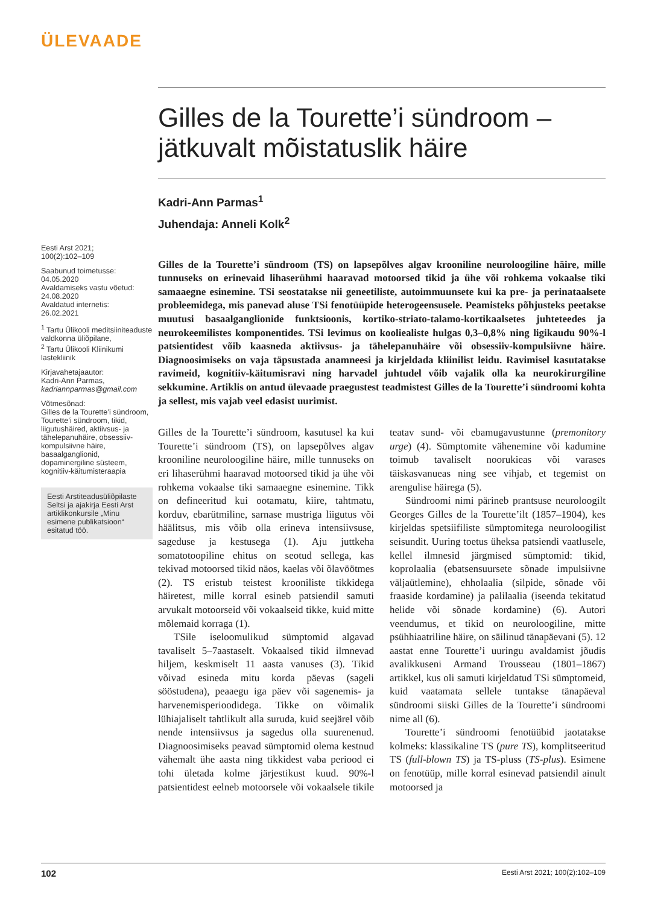ÜLEVAADE
Gilles de la Tourette’i sündroom –
jätkuvalt mõistatuslik häire
Kadri-Ann Parmas<sup>1</sup>
Juhendaja: Anneli Kolk<sup>2</sup>
Gilles de la Tourette’i sündroom (TS) on lapsepõlves algav krooniline neuroloogiline häire, mille tunnuseks on erinevaid lihaserühmi haaravad motoorsed tikid ja ühe või rohkema vokaalse tiki samaaegne esinemine. TSi seostatakse nii geneetiliste, autoimmuunsete kui ka pre- ja perinataalsete probleemidega, mis panevad aluse TSi fenotüüpide heterogeensusele. Peamisteks põhjusteks peetakse muutusi basaalganglionide funktsioonis, kortiko-striato-talamo-kortikaalsetes juhteteedes ja neurokeemilistes komponentides. TSi levimus on kooliealiste hulgas 0,3–0,8% ning ligikaudu 90%-l patsientidest võib kaasneda aktiivsus- ja tähelepanuhäire või obsessiiv-kompulsiivne häire. Diagnoosimiseks on vaja täpsustada anamneesi ja kirjeldada kliinilist leidu. Ravimisel kasutatakse ravimeid, kognitiiv-käitumisravi ning harvadel juhtudel võib vajalik olla ka neurokirurgiline sekkumine. Artiklis on antud ülevaade praegustest teadmistest Gilles de la Tourette’i sündroomi kohta ja sellest, mis vajab veel edasist uurimist.
Gilles de la Tourette’i sündroom, kasutusel ka kui Tourette’i sündroom (TS), on lapsepõlves algav krooniline neuroloogiline häire, mille tunnuseks on eri lihaserühmi haaravad motoorsed tikid ja ühe või rohkema vokaalse tiki samaaegne esinemine. Tikk on defineeritud kui ootamatu, kiire, tahtmatu, korduv, ebarütmiline, sarnase mustriga liigutus või häälitsus, mis võib olla erineva intensiivsuse, sageduse ja kestusega (1). Aju juttkeha somatotoopiline ehitus on seotud sellega, kas tekivad motoorsed tikid näos, kaelas või õlavöötmes (2). TS eristub teistest krooniliste tikkidega häiretest, mille korral esineb patsiendil samuti arvukalt motoorseid või vokaalseid tikke, kuid mitte mõlemaid korraga (1).
TSile iseloomulikud sümptomid algavad tavaliselt 5–7aastaselt. Vokaalsed tikid ilmnevad hiljem, keskmiselt 11 aasta vanuses (3). Tikid võivad esineda mitu korda päevas (sageli sööstudena), peaaegu iga päev või sagenemis- ja harvenemisperioodidega. Tikke on võimalik lühiajaliselt tahtlikult alla suruda, kuid seejärel võib nende intensiivsus ja sagedus olla suurenenud. Diagnoosimiseks peavad sümptomid olema kestnud vähemalt ühe aasta ning tikkidest vaba periood ei tohi ületada kolme järjestikust kuud. 90%-l patsientidest eelneb motoorsele või vokaalsele tikile teatav sund- või ebamugavustunne (premonitory urge) (4). Sümptomite vähenemine või kadumine toimub tavaliselt noorukieas või varases täiskasvanueas ning see vihjab, et tegemist on arengulise häirega (5).
Sündroomi nimi pärineb prantsuse neuroloogilt Georges Gilles de la Tourette’ilt (1857–1904), kes kirjeldas spetsiifiliste sümptomitega neuroloogilist seisundit. Uuring toetus üheksa patsiendi vaatlusele, kellel ilmnesid järgmised sümptomid: tikid, koprolaalia (ebatsensuursete sõnade impulsiivne väljaütlemine), ehholaalia (silpide, sõnade või fraaside kordamine) ja palilaalia (iseenda tekitatud helide või sõnade kordamine) (6). Autori veendumus, et tikid on neuroloogiline, mitte psühhiaatriline häire, on säilinud tänapäevani (5). 12 aastat enne Tourette’i uuringu avaldamist jõudis avalikkuseni Armand Trousseau (1801–1867) artikkel, kus oli samuti kirjeldatud TSi sümptomeid, kuid vaatamata sellele tuntakse tänapäeval sündroomi siiski Gilles de la Tourette’i sündroomi nime all (6).
Tourette’i sündroomi fenotüübid jaotatakse kolmeks: klassikaline TS (pure TS), komplitseeritud TS (full-blown TS) ja TS-pluss (TS-plus). Esimene on fenotüüp, mille korral esinevad patsiendil ainult motoorsed ja
Eesti Arst 2021;
100(2):102–109
Saabunud toimetusse:
04.05.2020
Avaldamiseks vastu võetud:
24.08.2020
Avaldatud internetis:
26.02.2021
<sup>1</sup> Tartu Ülikooli meditsiiniteaduste valdkonna üliõpilane,
<sup>2</sup> Tartu Ülikooli Kliinikumi lastekliinik
Kirjavahetajaautor:
Kadri-Ann Parmas,
kadriannparmas@gmail.com
Võtmesõnad:
Gilles de la Tourette’i sündroom, Tourette’i sündroom, tikid, liigutushäired, aktiivsus- ja tähelepanuhäire, obsessiiv-kompulsiivne häire, basaalganglionid, dopaminergiline süsteem, kognitiiv-käitumisteraapia
Eesti Arstiteadusüliõpilaste Seltsi ja ajakirja Eesti Arst artiklikonkursile „Minu esimene publikatsioon“ esitatud töö.
102 Eesti Arst 2021; 100(2):102–109